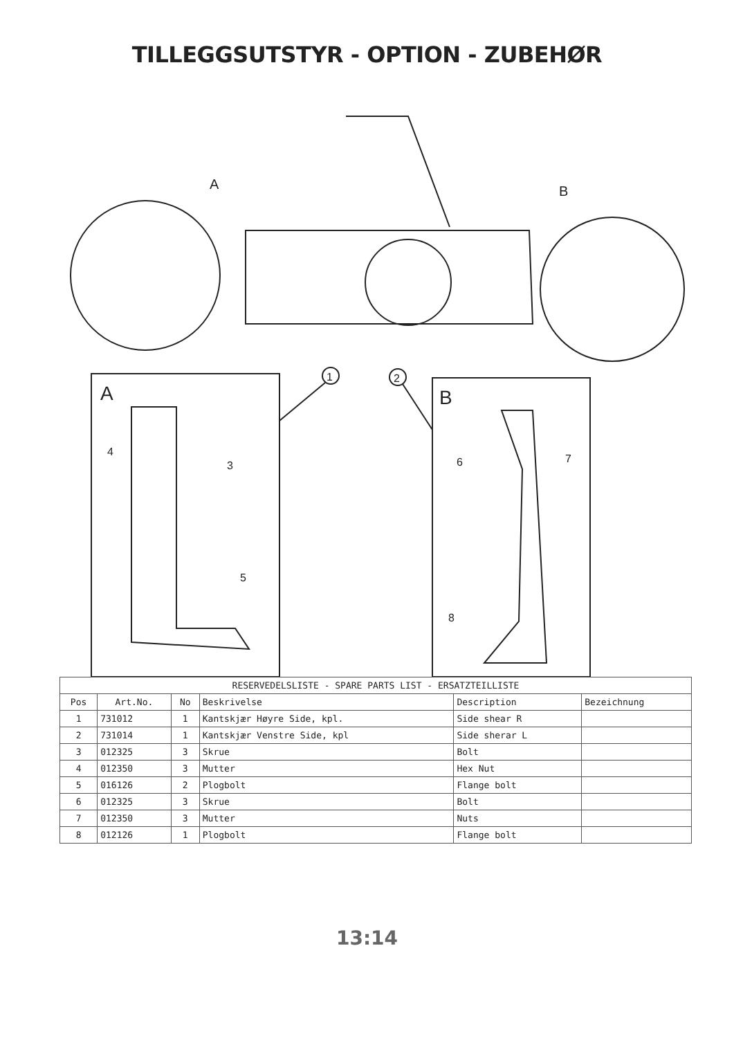TILLEGGSUTSTYR - OPTION - ZUBEHØR
A
B
A
B
1
2
4
3
5
6
7
8
| RESERVEDELSLISTE - SPARE PARTS LIST - ERSATZTEILLISTE | | | | | |
| --- | --- | --- | --- | --- | --- |
| Pos | Art.No. | No | Beskrivelse | Description | Bezeichnung |
| 1 | 731012 | 1 | Kantskjær Høyre Side, kpl. | Side shear R | |
| 2 | 731014 | 1 | Kantskjær Venstre Side, kpl | Side sherar L | |
| 3 | 012325 | 3 | Skrue | Bolt | |
| 4 | 012350 | 3 | Mutter | Hex Nut | |
| 5 | 016126 | 2 | Plogbolt | Flange bolt | |
| 6 | 012325 | 3 | Skrue | Bolt | |
| 7 | 012350 | 3 | Mutter | Nuts | |
| 8 | 012126 | 1 | Plogbolt | Flange bolt | |
13:14